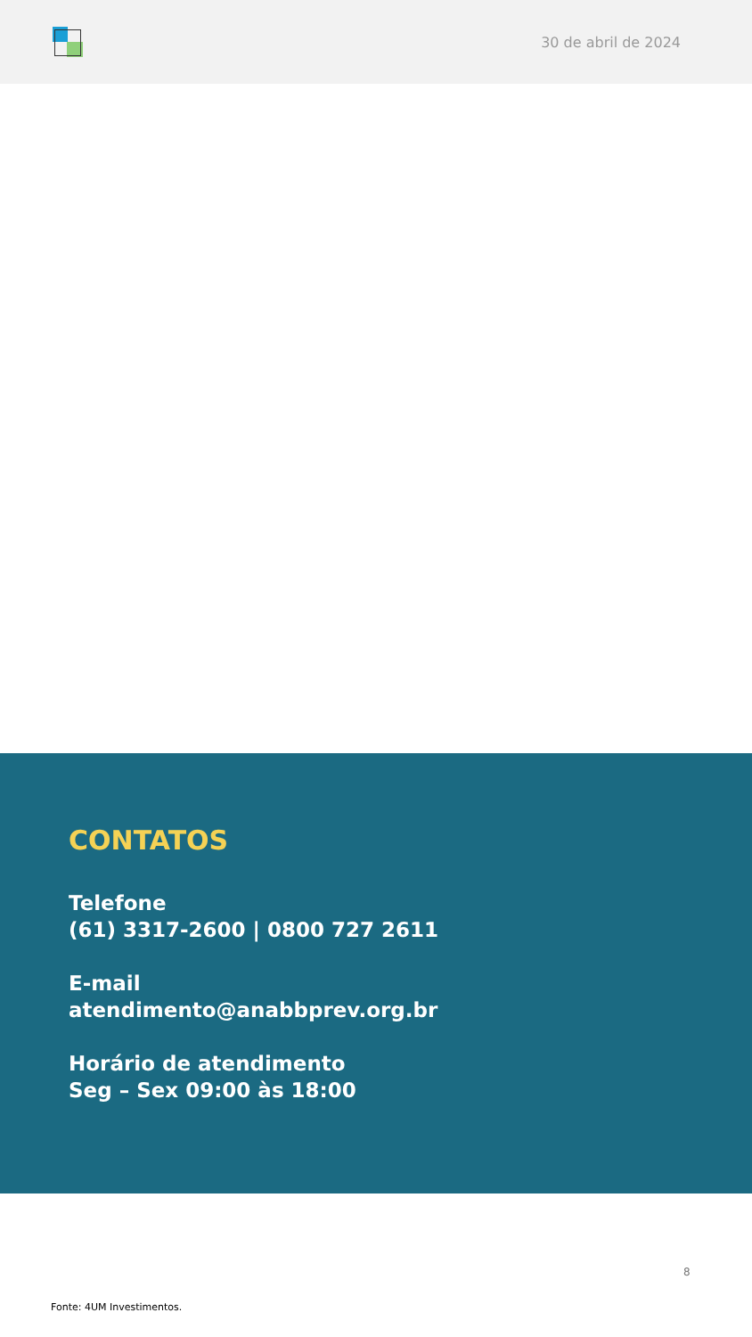30 de abril de 2024
CONTATOS
Telefone
(61) 3317-2600 | 0800 727 2611
E-mail
atendimento@anabbprev.org.br
Horário de atendimento
Seg – Sex 09:00 às 18:00
8
Fonte: 4UM Investimentos.